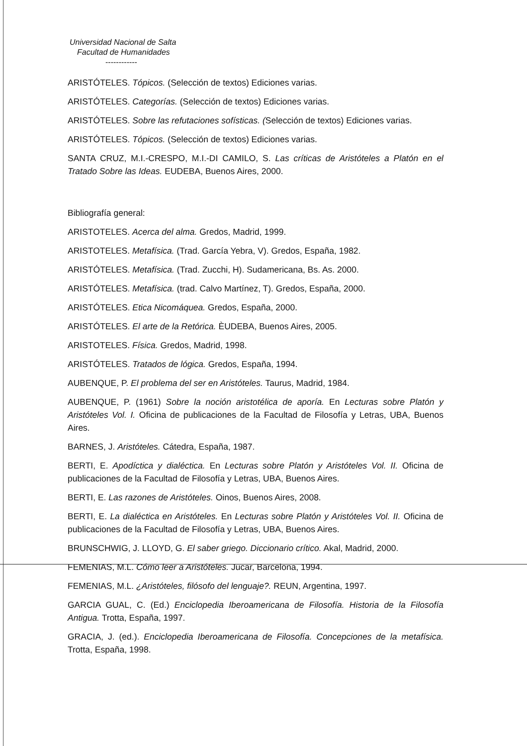Universidad Nacional de Salta
Facultad de Humanidades
------------
ARISTÓTELES. Tópicos. (Selección de textos) Ediciones varias.
ARISTÓTELES. Categorías. (Selección de textos) Ediciones varias.
ARISTÓTELES. Sobre las refutaciones sofísticas. (Selección de textos) Ediciones varias.
ARISTÓTELES. Tópicos. (Selección de textos) Ediciones varias.
SANTA CRUZ, M.I.-CRESPO, M.I.-DI CAMILO, S. Las críticas de Aristóteles a Platón en el Tratado Sobre las Ideas. EUDEBA, Buenos Aires, 2000.
Bibliografía general:
ARISTOTELES. Acerca del alma. Gredos, Madrid, 1999.
ARISTOTELES. Metafísica. (Trad. García Yebra, V). Gredos, España, 1982.
ARISTÓTELES. Metafísica. (Trad. Zucchi, H). Sudamericana, Bs. As. 2000.
ARISTÓTELES. Metafísica. (trad. Calvo Martínez, T). Gredos, España, 2000.
ARISTÓTELES. Etica Nicomáquea. Gredos, España, 2000.
ARISTÓTELES. El arte de la Retórica. ÈUDEBA, Buenos Aires, 2005.
ARISTOTELES. Física. Gredos, Madrid, 1998.
ARISTÓTELES. Tratados de lógica. Gredos, España, 1994.
AUBENQUE, P. El problema del ser en Aristóteles. Taurus, Madrid, 1984.
AUBENQUE, P. (1961) Sobre la noción aristotélica de aporía. En Lecturas sobre Platón y Aristóteles Vol. I. Oficina de publicaciones de la Facultad de Filosofía y Letras, UBA, Buenos Aires.
BARNES, J. Aristóteles. Cátedra, España, 1987.
BERTI, E. Apodíctica y dialéctica. En Lecturas sobre Platón y Aristóteles Vol. II. Oficina de publicaciones de la Facultad de Filosofía y Letras, UBA, Buenos Aires.
BERTI, E. Las razones de Aristóteles. Oinos, Buenos Aires, 2008.
BERTI, E. La dialéctica en Aristóteles. En Lecturas sobre Platón y Aristóteles Vol. II. Oficina de publicaciones de la Facultad de Filosofía y Letras, UBA, Buenos Aires.
BRUNSCHWIG, J. LLOYD, G. El saber griego. Diccionario crítico. Akal, Madrid, 2000.
FEMENIAS, M.L. Cómo leer a Aristóteles. Jucar, Barcelona, 1994.
FEMENIAS, M.L. ¿Aristóteles, filósofo del lenguaje?. REUN, Argentina, 1997.
GARCIA GUAL, C. (Ed.) Enciclopedia Iberoamericana de Filosofía. Historia de la Filosofía Antigua. Trotta, España, 1997.
GRACIA, J. (ed.). Enciclopedia Iberoamericana de Filosofía. Concepciones de la metafísica. Trotta, España, 1998.